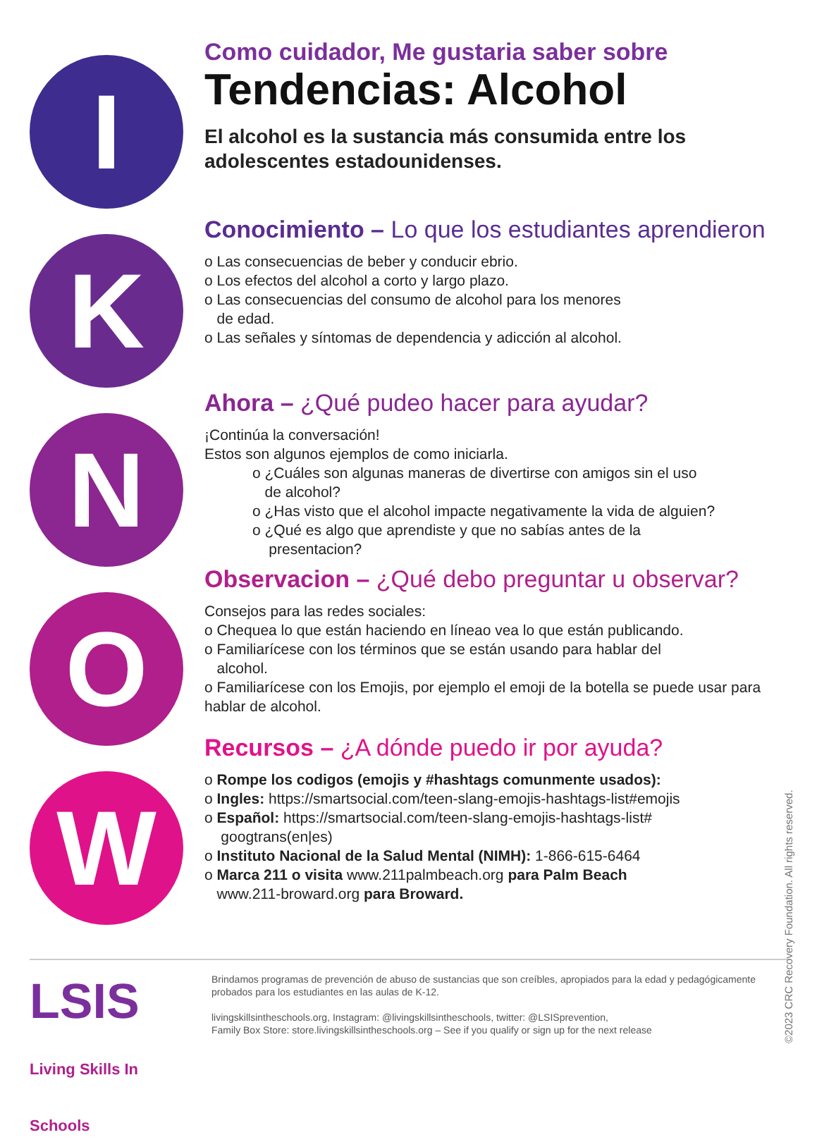I
K
N
O
W
Como cuidador, Me gustaria saber sobre
Tendencias: Alcohol
El alcohol es la sustancia más consumida entre los adolescentes estadounidenses.
Conocimiento – Lo que los estudiantes aprendieron
o Las consecuencias de beber y conducir ebrio.
o Los efectos del alcohol a corto y largo plazo.
o Las consecuencias del consumo de alcohol para los menores
de edad.
o Las señales y síntomas de dependencia y adicción al alcohol.
Ahora – ¿Qué pudeo hacer para ayudar?
¡Continúa la conversación!
Estos son algunos ejemplos de como iniciarla.
o ¿Cuáles son algunas maneras de divertirse con amigos sin el uso
de alcohol?
o ¿Has visto que el alcohol impacte negativamente la vida de alguien?
o ¿Qué es algo que aprendiste y que no sabías antes de la
presentacion?
Observacion – ¿Qué debo preguntar u observar?
Consejos para las redes sociales:
o Chequea lo que están haciendo en líneao vea lo que están publicando.
o Familiarícese con los términos que se están usando para hablar del
alcohol.
o Familiarícese con los Emojis, por ejemplo el emoji de la botella se puede usar para hablar de alcohol.
Recursos – ¿A dónde puedo ir por ayuda?
o Rompe los codigos (emojis y #hashtags comunmente usados):
o Ingles: https://smartsocial.com/teen-slang-emojis-hashtags-list#emojis
o Español: https://smartsocial.com/teen-slang-emojis-hashtags-list#
googtrans(en|es)
o Instituto Nacional de la Salud Mental (NIMH): 1-866-615-6464
o Marca 211 o visita www.211palmbeach.org para Palm Beach
www.211-broward.org para Broward.
LSIS Living Skills In Schools
Brindamos programas de prevención de abuso de sustancias que son creíbles, apropiados para la edad y pedagógicamente probados para los estudiantes en las aulas de K-12.
livingskillsintheschools.org, Instagram: @livingskillsintheschools, twitter: @LSISprevention,
Family Box Store: store.livingskillsintheschools.org – See if you qualify or sign up for the next release
©2023 CRC Recovery Foundation. All rights reserved.